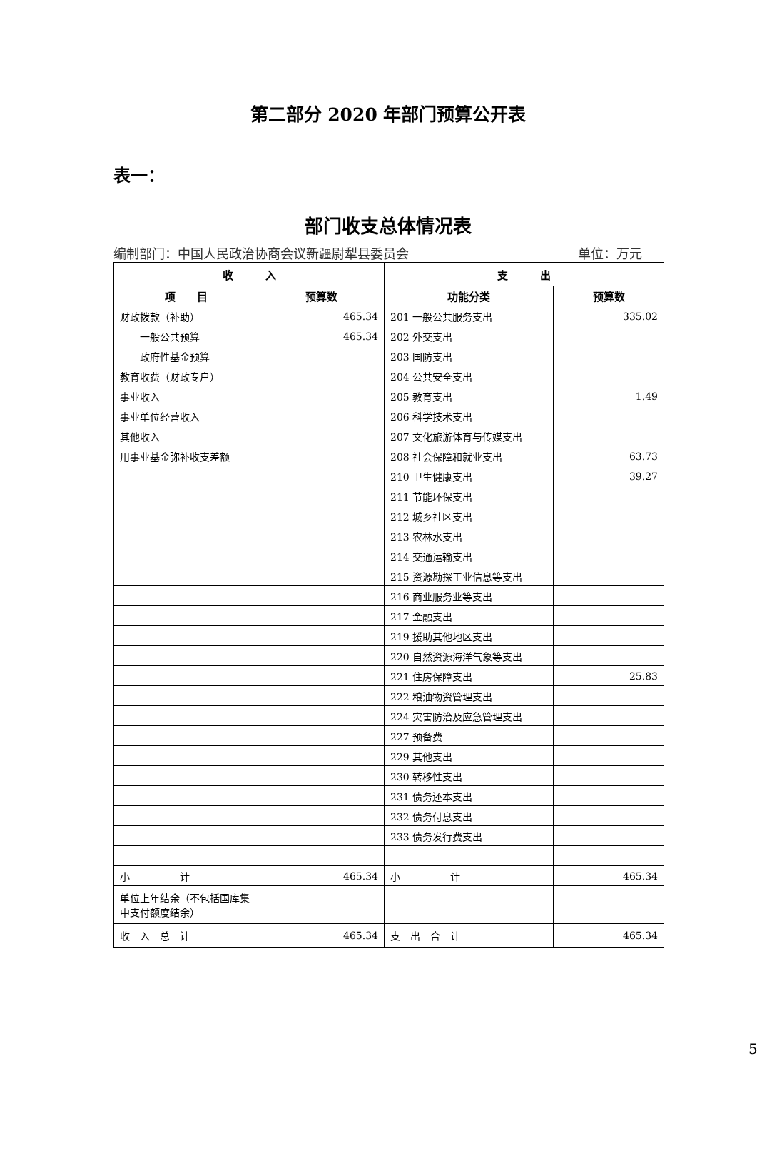第二部分 2020 年部门预算公开表
表一：
部门收支总体情况表
编制部门：中国人民政治协商会议新疆尉犁县委员会 单位：万元
| 收 入 | | 支 出 | |
| --- | --- | --- | --- |
| 项 目 | 预算数 | 功能分类 | 预算数 |
| 财政拨款（补助） | 465.34 | 201 一般公共服务支出 | 335.02 |
| 一般公共预算 | 465.34 | 202 外交支出 | |
| 政府性基金预算 | | 203 国防支出 | |
| 教育收费（财政专户） | | 204 公共安全支出 | |
| 事业收入 | | 205 教育支出 | 1.49 |
| 事业单位经营收入 | | 206 科学技术支出 | |
| 其他收入 | | 207 文化旅游体育与传媒支出 | |
| 用事业基金弥补收支差额 | | 208 社会保障和就业支出 | 63.73 |
| | | 210 卫生健康支出 | 39.27 |
| | | 211 节能环保支出 | |
| | | 212 城乡社区支出 | |
| | | 213 农林水支出 | |
| | | 214 交通运输支出 | |
| | | 215 资源勘探工业信息等支出 | |
| | | 216 商业服务业等支出 | |
| | | 217 金融支出 | |
| | | 219 援助其他地区支出 | |
| | | 220 自然资源海洋气象等支出 | |
| | | 221 住房保障支出 | 25.83 |
| | | 222 粮油物资管理支出 | |
| | | 224 灾害防治及应急管理支出 | |
| | | 227 预备费 | |
| | | 229 其他支出 | |
| | | 230 转移性支出 | |
| | | 231 债务还本支出 | |
| | | 232 债务付息支出 | |
| | | 233 债务发行费支出 | |
| 小 计 | 465.34 | 小 计 | 465.34 |
| 单位上年结余（不包括国库集中支付额度结余） | | | |
| 收 入 总 计 | 465.34 | 支 出 合 计 | 465.34 |
5